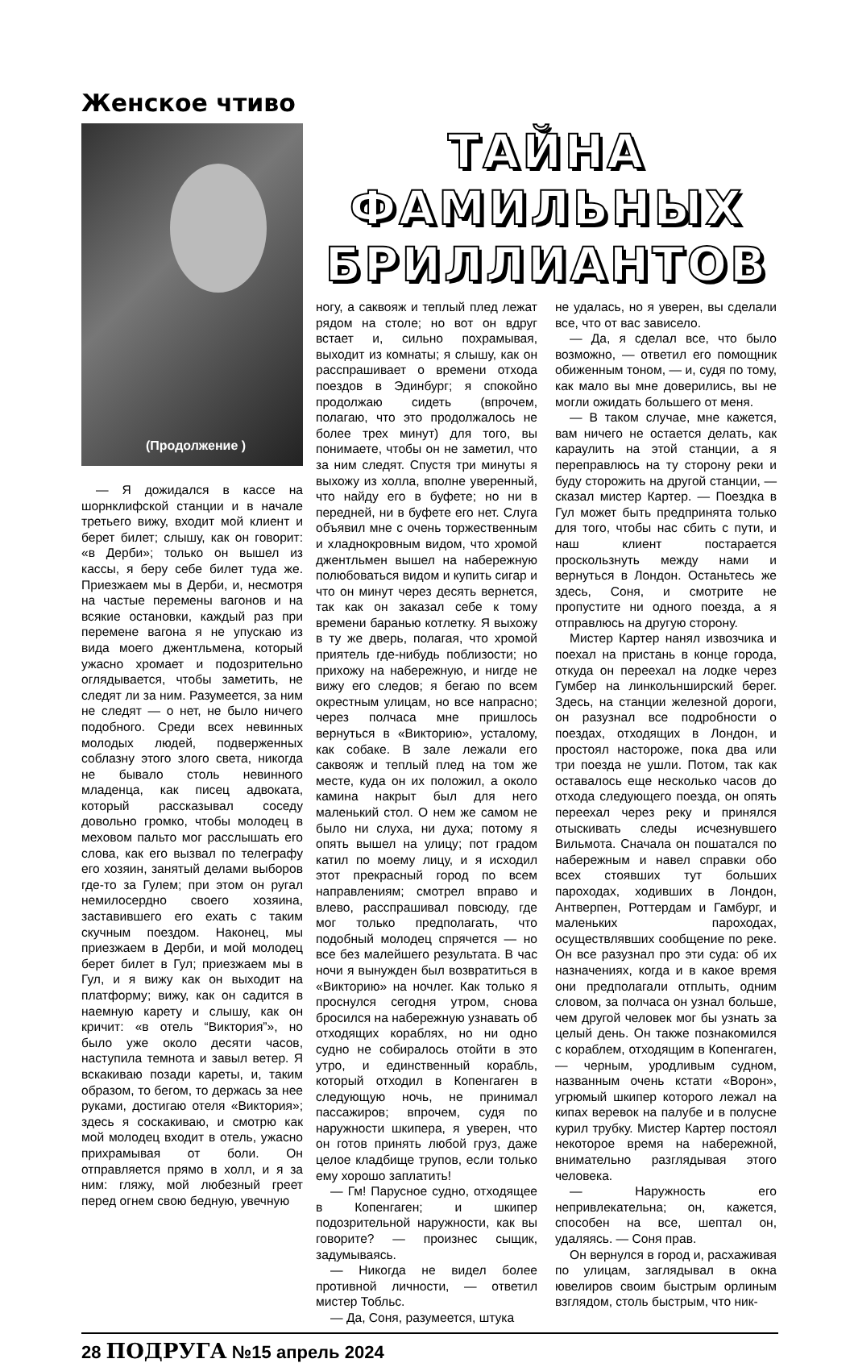Женское чтиво
(Продолжение )
— Я дожидался в кассе на шорнклифской станции и в начале третьего вижу, входит мой клиент и берет билет; слышу, как он говорит: «в Дерби»; только он вышел из кассы, я беру себе билет туда же. Приезжаем мы в Дерби, и, несмотря на частые перемены вагонов и на всякие остановки, каждый раз при перемене вагона я не упускаю из вида моего джентльмена, который ужасно хромает и подозрительно оглядывается, чтобы заметить, не следят ли за ним. Разумеется, за ним не следят — о нет, не было ничего подобного. Среди всех невинных молодых людей, подверженных соблазну этого злого света, никогда не бывало столь невинного младенца, как писец адвоката, который рассказывал соседу довольно громко, чтобы молодец в меховом пальто мог расслышать его слова, как его вызвал по телеграфу его хозяин, занятый делами выборов где-то за Гулем; при этом он ругал немилосердно своего хозяина, заставившего его ехать с таким скучным поездом. Наконец, мы приезжаем в Дерби, и мой молодец берет билет в Гул; приезжаем мы в Гул, и я вижу как он выходит на платформу; вижу, как он садится в наемную карету и слышу, как он кричит: «в отель “Виктория”», но было уже около десяти часов, наступила темнота и завыл ветер. Я вскакиваю позади кареты, и, таким образом, то бегом, то держась за нее руками, достигаю отеля «Виктория»; здесь я соскакиваю, и смотрю как мой молодец входит в отель, ужасно прихрамывая от боли. Он отправляется прямо в холл, и я за ним: гляжу, мой любезный греет перед огнем свою бедную, увечную
ТАЙНА ФАМИЛЬНЫХ БРИЛЛИАНТОВ
ногу, а саквояж и теплый плед лежат рядом на столе; но вот он вдруг встает и, сильно похрамывая, выходит из комнаты; я слышу, как он расспрашивает о времени отхода поездов в Эдинбург; я спокойно продолжаю сидеть (впрочем, полагаю, что это продолжалось не более трех минут) для того, вы понимаете, чтобы он не заметил, что за ним следят. Спустя три минуты я выхожу из холла, вполне уверенный, что найду его в буфете; но ни в передней, ни в буфете его нет. Слуга объявил мне с очень торжественным и хладнокровным видом, что хромой джентльмен вышел на набережную полюбоваться видом и купить сигар и что он минут через десять вернется, так как он заказал себе к тому времени баранью котлетку. Я выхожу в ту же дверь, полагая, что хромой приятель где-нибудь поблизости; но прихожу на набережную, и нигде не вижу его следов; я бегаю по всем окрестным улицам, но все напрасно; через полчаса мне пришлось вернуться в «Викторию», усталому, как собаке. В зале лежали его саквояж и теплый плед на том же месте, куда он их положил, а около камина накрыт был для него маленький стол. О нем же самом не было ни слуха, ни духа; потому я опять вышел на улицу; пот градом катил по моему лицу, и я исходил этот прекрасный город по всем направлениям; смотрел вправо и влево, расспрашивал повсюду, где мог только предполагать, что подобный молодец спрячется — но все без малейшего результата. В час ночи я вынужден был возвратиться в «Викторию» на ночлег. Как только я проснулся сегодня утром, снова бросился на набережную узнавать об отходящих кораблях, но ни одно судно не собиралось отойти в это утро, и единственный корабль, который отходил в Копенгаген в следующую ночь, не принимал пассажиров; впрочем, судя по наружности шкипера, я уверен, что он готов принять любой груз, даже целое кладбище трупов, если только ему хорошо заплатить!
— Гм! Парусное судно, отходящее в Копенгаген; и шкипер подозрительной наружности, как вы говорите? — произнес сыщик, задумываясь.
— Никогда не видел более противной личности, — ответил мистер Тобльс.
— Да, Соня, разумеется, штука
не удалась, но я уверен, вы сделали все, что от вас зависело.
— Да, я сделал все, что было возможно, — ответил его помощник обиженным тоном, — и, судя по тому, как мало вы мне доверились, вы не могли ожидать большего от меня.
— В таком случае, мне кажется, вам ничего не остается делать, как караулить на этой станции, а я переправлюсь на ту сторону реки и буду сторожить на другой станции, — сказал мистер Картер. — Поездка в Гул может быть предпринята только для того, чтобы нас сбить с пути, и наш клиент постарается проскользнуть между нами и вернуться в Лондон. Останьтесь же здесь, Соня, и смотрите не пропустите ни одного поезда, а я отправлюсь на другую сторону.
Мистер Картер нанял извозчика и поехал на пристань в конце города, откуда он переехал на лодке через Гумбер на линкольнширский берег. Здесь, на станции железной дороги, он разузнал все подробности о поездах, отходящих в Лондон, и простоял настороже, пока два или три поезда не ушли. Потом, так как оставалось еще несколько часов до отхода следующего поезда, он опять переехал через реку и принялся отыскивать следы исчезнувшего Вильмота. Сначала он пошатался по набережным и навел справки обо всех стоявших тут больших пароходах, ходивших в Лондон, Антверпен, Роттердам и Гамбург, и маленьких пароходах, осуществлявших сообщение по реке. Он все разузнал про эти суда: об их назначениях, когда и в какое время они предполагали отплыть, одним словом, за полчаса он узнал больше, чем другой человек мог бы узнать за целый день. Он также познакомился с кораблем, отходящим в Копенгаген, — черным, уродливым судном, названным очень кстати «Ворон», угрюмый шкипер которого лежал на кипах веревок на палубе и в полусне курил трубку. Мистер Картер постоял некоторое время на набережной, внимательно разглядывая этого человека.
— Наружность его непривлекательна; он, кажется, способен на все, шептал он, удаляясь. — Соня прав.
Он вернулся в город и, расхаживая по улицам, заглядывал в окна ювелиров своим быстрым орлиным взглядом, столь быстрым, что ник-
28 ПОДРУГА №15 апрель 2024